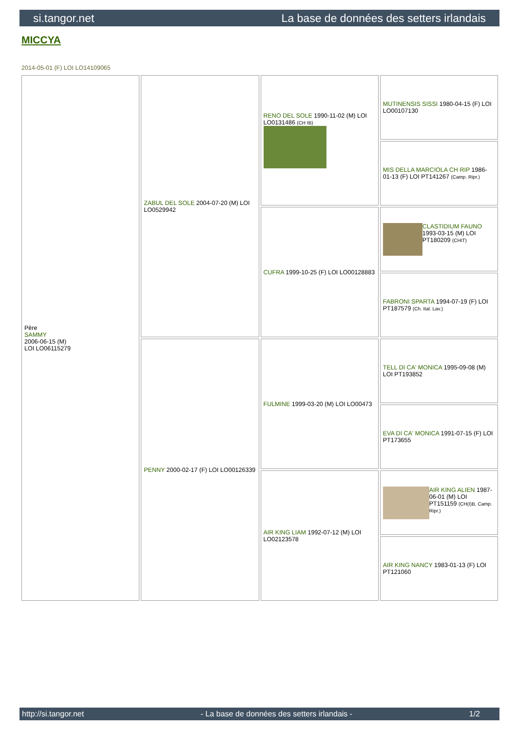si.tangor.net La base de données des setters irlandais
MICCYA
2014-05-01 (F) LOI LO14109065
| Père SAMMY 2006-06-15 (M) LOI LO06115279 | ZABUL DEL SOLE 2004-07-20 (M) LOI LO0529942 | RENO DEL SOLE 1990-11-02 (M) LOI LO0131486 (CH IB) | MUTINENSIS SISSI 1980-04-15 (F) LOI LO00107130 |
| | | | MIS DELLA MARCIOLA CH RIP 1986-01-13 (F) LOI PT141267 (Camp. Ripr.) |
| | | CUFRA 1999-10-25 (F) LOI LO00128883 | CLASTIDIUM FAUNO 1993-03-15 (M) LOI PT180209 (CHIT) |
| | | | FABRONI SPARTA 1994-07-19 (F) LOI PT187579 (Ch. Ital. Lav.) |
| | PENNY 2000-02-17 (F) LOI LO00126339 | FULMINE 1999-03-20 (M) LOI LO00473 | TELL DI CA' MONICA 1995-09-08 (M) LOI PT193852 |
| | | | EVA DI CA' MONICA 1991-07-15 (F) LOI PT173655 |
| | | AIR KING LIAM 1992-07-12 (M) LOI LO02123578 | AIR KING ALIEN 1987-06-01 (M) LOI PT151159 (CH(I)B, Camp. Ripr.) |
| | | | AIR KING NANCY 1983-01-13 (F) LOI PT121060 |
http://si.tangor.net - La base de données des setters irlandais - 1/2